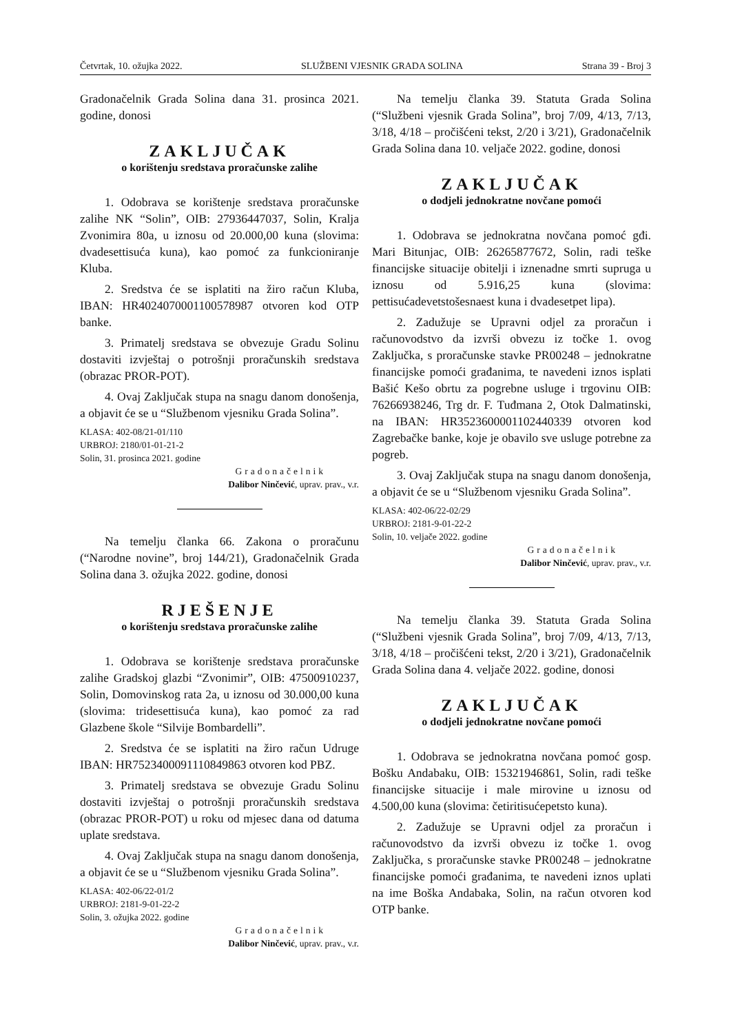Četvrtak, 10. ožujka 2022. SLUŽBENI VJESNIK GRADA SOLINA Strana 39 - Broj 3
Gradonačelnik Grada Solina dana 31. prosinca 2021. godine, donosi
ZAKLJUČAK
o korištenju sredstava proračunske zalihe
1. Odobrava se korištenje sredstava proračunske zalihe NK “Solin”, OIB: 27936447037, Solin, Kralja Zvonimira 80a, u iznosu od 20.000,00 kuna (slovima: dvadesettisuća kuna), kao pomoć za funkcioniranje Kluba.
2. Sredstva će se isplatiti na žiro račun Kluba, IBAN: HR4024070001100578987 otvoren kod OTP banke.
3. Primatelj sredstava se obvezuje Gradu Solinu dostaviti izvještaj o potrošnji proračunskih sredstava (obrazac PROR-POT).
4. Ovaj Zaključak stupa na snagu danom donošenja, a objavit će se u “Službenom vjesniku Grada Solina”.
KLASA: 402-08/21-01/110
URBROJ: 2180/01-01-21-2
Solin, 31. prosinca 2021. godine
Gradonačelnik
Dalibor Ninčević, uprav. prav., v.r.
Na temelju članka 66. Zakona o proračunu (“Narodne novine”, broj 144/21), Gradonačelnik Grada Solina dana 3. ožujka 2022. godine, donosi
RJEŠENJE
o korištenju sredstava proračunske zalihe
1. Odobrava se korištenje sredstava proračunske zalihe Gradskoj glazbi “Zvonimir”, OIB: 47500910237, Solin, Domovinskog rata 2a, u iznosu od 30.000,00 kuna (slovima: tridesettisuća kuna), kao pomoć za rad Glazbene škole “Silvije Bombardelli”.
2. Sredstva će se isplatiti na žiro račun Udruge IBAN: HR7523400091110849863 otvoren kod PBZ.
3. Primatelj sredstava se obvezuje Gradu Solinu dostaviti izvještaj o potrošnji proračunskih sredstava (obrazac PROR-POT) u roku od mjesec dana od datuma uplate sredstava.
4. Ovaj Zaključak stupa na snagu danom donošenja, a objavit će se u “Službenom vjesniku Grada Solina”.
KLASA: 402-06/22-01/2
URBROJ: 2181-9-01-22-2
Solin, 3. ožujka 2022. godine
Gradonačelnik
Dalibor Ninčević, uprav. prav., v.r.
Na temelju članka 39. Statuta Grada Solina (“Službeni vjesnik Grada Solina”, broj 7/09, 4/13, 7/13, 3/18, 4/18 – pročišćeni tekst, 2/20 i 3/21), Gradonačelnik Grada Solina dana 10. veljače 2022. godine, donosi
ZAKLJUČAK
o dodjeli jednokratne novčane pomoći
1. Odobrava se jednokratna novčana pomoć gđi. Mari Bitunjac, OIB: 26265877672, Solin, radi teške financijske situacije obitelji i iznenadne smrti supruga u iznosu od 5.916,25 kuna (slovima: pettisućadevetstošesnaest kuna i dvadesetpet lipa).
2. Zadužuje se Upravni odjel za proračun i računovodstvo da izvrši obvezu iz točke 1. ovog Zaključka, s proračunske stavke PR00248 – jednokratne financijske pomoći građanima, te navedeni iznos isplati Bašić Kešo obrtu za pogrebne usluge i trgovinu OIB: 76266938246, Trg dr. F. Tuđmana 2, Otok Dalmatinski, na IBAN: HR3523600001102440339 otvoren kod Zagrebačke banke, koje je obavilo sve usluge potrebne za pogreb.
3. Ovaj Zaključak stupa na snagu danom donošenja, a objavit će se u “Službenom vjesniku Grada Solina”.
KLASA: 402-06/22-02/29
URBROJ: 2181-9-01-22-2
Solin, 10. veljače 2022. godine
Gradonačelnik
Dalibor Ninčević, uprav. prav., v.r.
Na temelju članka 39. Statuta Grada Solina (“Službeni vjesnik Grada Solina”, broj 7/09, 4/13, 7/13, 3/18, 4/18 – pročišćeni tekst, 2/20 i 3/21), Gradonačelnik Grada Solina dana 4. veljače 2022. godine, donosi
ZAKLJUČAK
o dodjeli jednokratne novčane pomoći
1. Odobrava se jednokratna novčana pomoć gosp. Bošku Andabaku, OIB: 15321946861, Solin, radi teške financijske situacije i male mirovine u iznosu od 4.500,00 kuna (slovima: četiritisućepetsto kuna).
2. Zadužuje se Upravni odjel za proračun i računovodstvo da izvrši obvezu iz točke 1. ovog Zaključka, s proračunske stavke PR00248 – jednokratne financijske pomoći građanima, te navedeni iznos uplati na ime Boška Andabaka, Solin, na račun otvoren kod OTP banke.